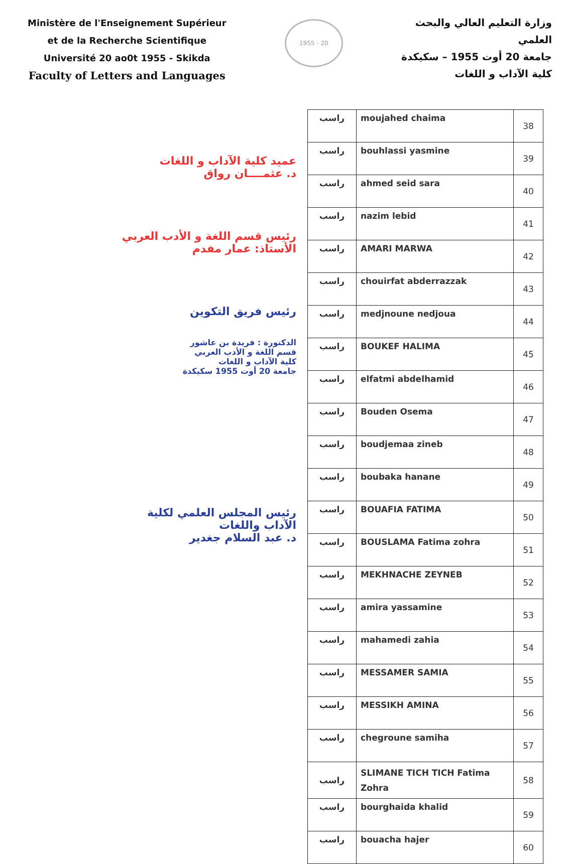Ministère de l'Enseignement Supérieur
et de la Recherche Scientifique
Université 20 ao0t 1955 - Skikda
Faculty of Letters and Languages
1955 - 20
وزارة التعليم العالي والبحث
العلمي
جامعة 20 أوت 1955 – سكيكدة
كلية الآداب و اللغات
عميد كلية الآداب و اللغات
د. عثمــــان رواق
رئيس قسم اللغة و الأدب العربي
الأستاذ: عمار مفدم
رئيس فريق التكوين
الدكتورة : فريدة بن عاشور
قسم اللغة و الأدب العربي
كلية الآداب و اللغات
جامعة 20 أوت 1955 سكيكدة
رئيس المجلس العلمي لكلية
الآداب واللغات
د. عبد السلام جغدير
| راسب | moujahed chaima | 38 |
| راسب | bouhlassi yasmine | 39 |
| راسب | ahmed seid sara | 40 |
| راسب | nazim lebid | 41 |
| راسب | AMARI MARWA | 42 |
| راسب | chouirfat abderrazzak | 43 |
| راسب | medjnoune nedjoua | 44 |
| راسب | BOUKEF HALIMA | 45 |
| راسب | elfatmi abdelhamid | 46 |
| راسب | Bouden Osema | 47 |
| راسب | boudjemaa zineb | 48 |
| راسب | boubaka hanane | 49 |
| راسب | BOUAFIA FATIMA | 50 |
| راسب | BOUSLAMA Fatima zohra | 51 |
| راسب | MEKHNACHE ZEYNEB | 52 |
| راسب | amira yassamine | 53 |
| راسب | mahamedi zahia | 54 |
| راسب | MESSAMER SAMIA | 55 |
| راسب | MESSIKH AMINA | 56 |
| راسب | chegroune samiha | 57 |
| راسب | SLIMANE TICH TICH Fatima Zohra | 58 |
| راسب | bourghaida khalid | 59 |
| راسب | bouacha hajer | 60 |